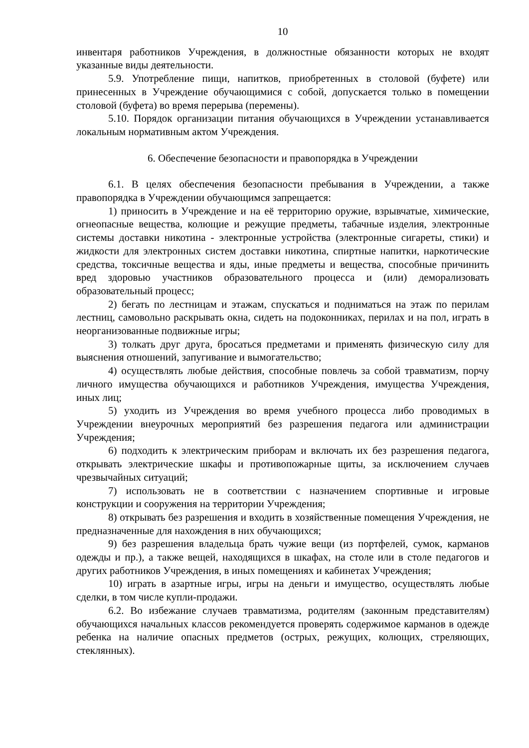10
инвентаря работников Учреждения, в должностные обязанности которых не входят указанные виды деятельности.
5.9. Употребление пищи, напитков, приобретенных в столовой (буфете) или принесенных в Учреждение обучающимися с собой, допускается только в помещении столовой (буфета) во время перерыва (перемены).
5.10. Порядок организации питания обучающихся в Учреждении устанавливается локальным нормативным актом Учреждения.
6. Обеспечение безопасности и правопорядка в Учреждении
6.1. В целях обеспечения безопасности пребывания в Учреждении, а также правопорядка в Учреждении обучающимся запрещается:
1) приносить в Учреждение и на её территорию оружие, взрывчатые, химические, огнеопасные вещества, колющие и режущие предметы, табачные изделия, электронные системы доставки никотина - электронные устройства (электронные сигареты, стики) и жидкости для электронных систем доставки никотина, спиртные напитки, наркотические средства, токсичные вещества и яды, иные предметы и вещества, способные причинить вред здоровью участников образовательного процесса и (или) деморализовать образовательный процесс;
2) бегать по лестницам и этажам, спускаться и подниматься на этаж по перилам лестниц, самовольно раскрывать окна, сидеть на подоконниках, перилах и на пол, играть в неорганизованные подвижные игры;
3) толкать друг друга, бросаться предметами и применять физическую силу для выяснения отношений, запугивание и вымогательство;
4) осуществлять любые действия, способные повлечь за собой травматизм, порчу личного имущества обучающихся и работников Учреждения, имущества Учреждения, иных лиц;
5) уходить из Учреждения во время учебного процесса либо проводимых в Учреждении внеурочных мероприятий без разрешения педагога или администрации Учреждения;
6) подходить к электрическим приборам и включать их без разрешения педагога, открывать электрические шкафы и противопожарные щиты, за исключением случаев чрезвычайных ситуаций;
7) использовать не в соответствии с назначением спортивные и игровые конструкции и сооружения на территории Учреждения;
8) открывать без разрешения и входить в хозяйственные помещения Учреждения, не предназначенные для нахождения в них обучающихся;
9) без разрешения владельца брать чужие вещи (из портфелей, сумок, карманов одежды и пр.), а также вещей, находящихся в шкафах, на столе или в столе педагогов и других работников Учреждения, в иных помещениях и кабинетах Учреждения;
10) играть в азартные игры, игры на деньги и имущество, осуществлять любые сделки, в том числе купли-продажи.
6.2. Во избежание случаев травматизма, родителям (законным представителям) обучающихся начальных классов рекомендуется проверять содержимое карманов в одежде ребенка на наличие опасных предметов (острых, режущих, колющих, стреляющих, стеклянных).